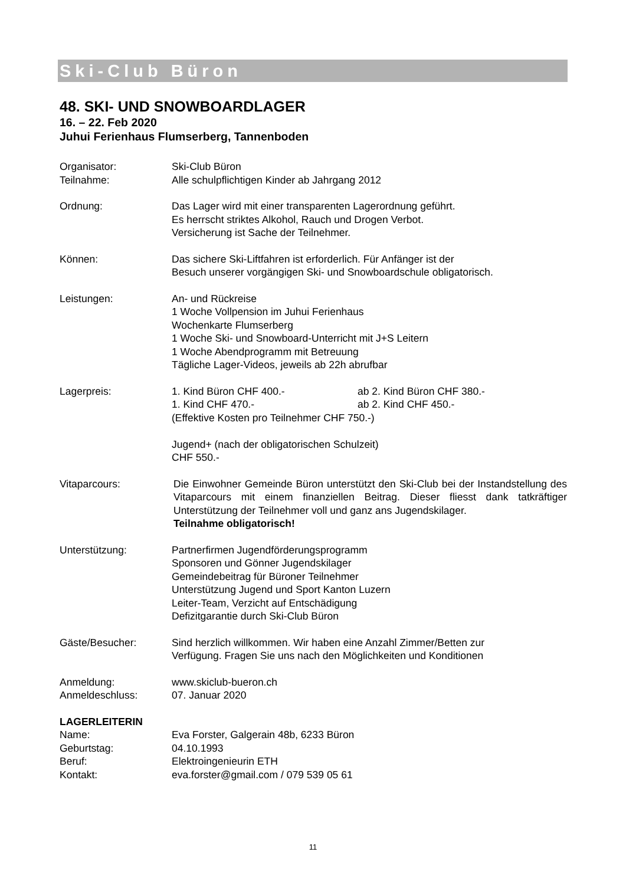Ski-Club Büron
48. SKI- UND SNOWBOARDLAGER
16. – 22. Feb 2020
Juhui Ferienhaus Flumserberg, Tannenboden
Organisator: Ski-Club Büron
Teilnahme: Alle schulpflichtigen Kinder ab Jahrgang 2012
Ordnung: Das Lager wird mit einer transparenten Lagerordnung geführt.
Es herrscht striktes Alkohol, Rauch und Drogen Verbot.
Versicherung ist Sache der Teilnehmer.
Können: Das sichere Ski-Liftfahren ist erforderlich. Für Anfänger ist der
Besuch unserer vorgängigen Ski- und Snowboardschule obligatorisch.
Leistungen: An- und Rückreise
1 Woche Vollpension im Juhui Ferienhaus
Wochenkarte Flumserberg
1 Woche Ski- und Snowboard-Unterricht mit J+S Leitern
1 Woche Abendprogramm mit Betreuung
Tägliche Lager-Videos, jeweils ab 22h abrufbar
Lagerpreis: 1. Kind Büron CHF 400.- ab 2. Kind Büron CHF 380.-
1. Kind CHF 470.- ab 2. Kind CHF 450.-
(Effektive Kosten pro Teilnehmer CHF 750.-)
Jugend+ (nach der obligatorischen Schulzeit)
CHF 550.-
Vitaparcours: Die Einwohner Gemeinde Büron unterstützt den Ski-Club bei der Instandstellung des Vitaparcours mit einem finanziellen Beitrag. Dieser fliesst dank tatkräftiger Unterstützung der Teilnehmer voll und ganz ans Jugendskilager.
Teilnahme obligatorisch!
Unterstützung: Partnerfirmen Jugendförderungsprogramm
Sponsoren und Gönner Jugendskilager
Gemeindebeitrag für Büroner Teilnehmer
Unterstützung Jugend und Sport Kanton Luzern
Leiter-Team, Verzicht auf Entschädigung
Defizitgarantie durch Ski-Club Büron
Gäste/Besucher: Sind herzlich willkommen. Wir haben eine Anzahl Zimmer/Betten zur
Verfügung. Fragen Sie uns nach den Möglichkeiten und Konditionen
Anmeldung: www.skiclub-bueron.ch
Anmeldeschluss: 07. Januar 2020
LAGERLEITERIN
Name: Eva Forster, Galgerain 48b, 6233 Büron
Geburtstag: 04.10.1993
Beruf: Elektroingenieurin ETH
Kontakt: eva.forster@gmail.com / 079 539 05 61
11